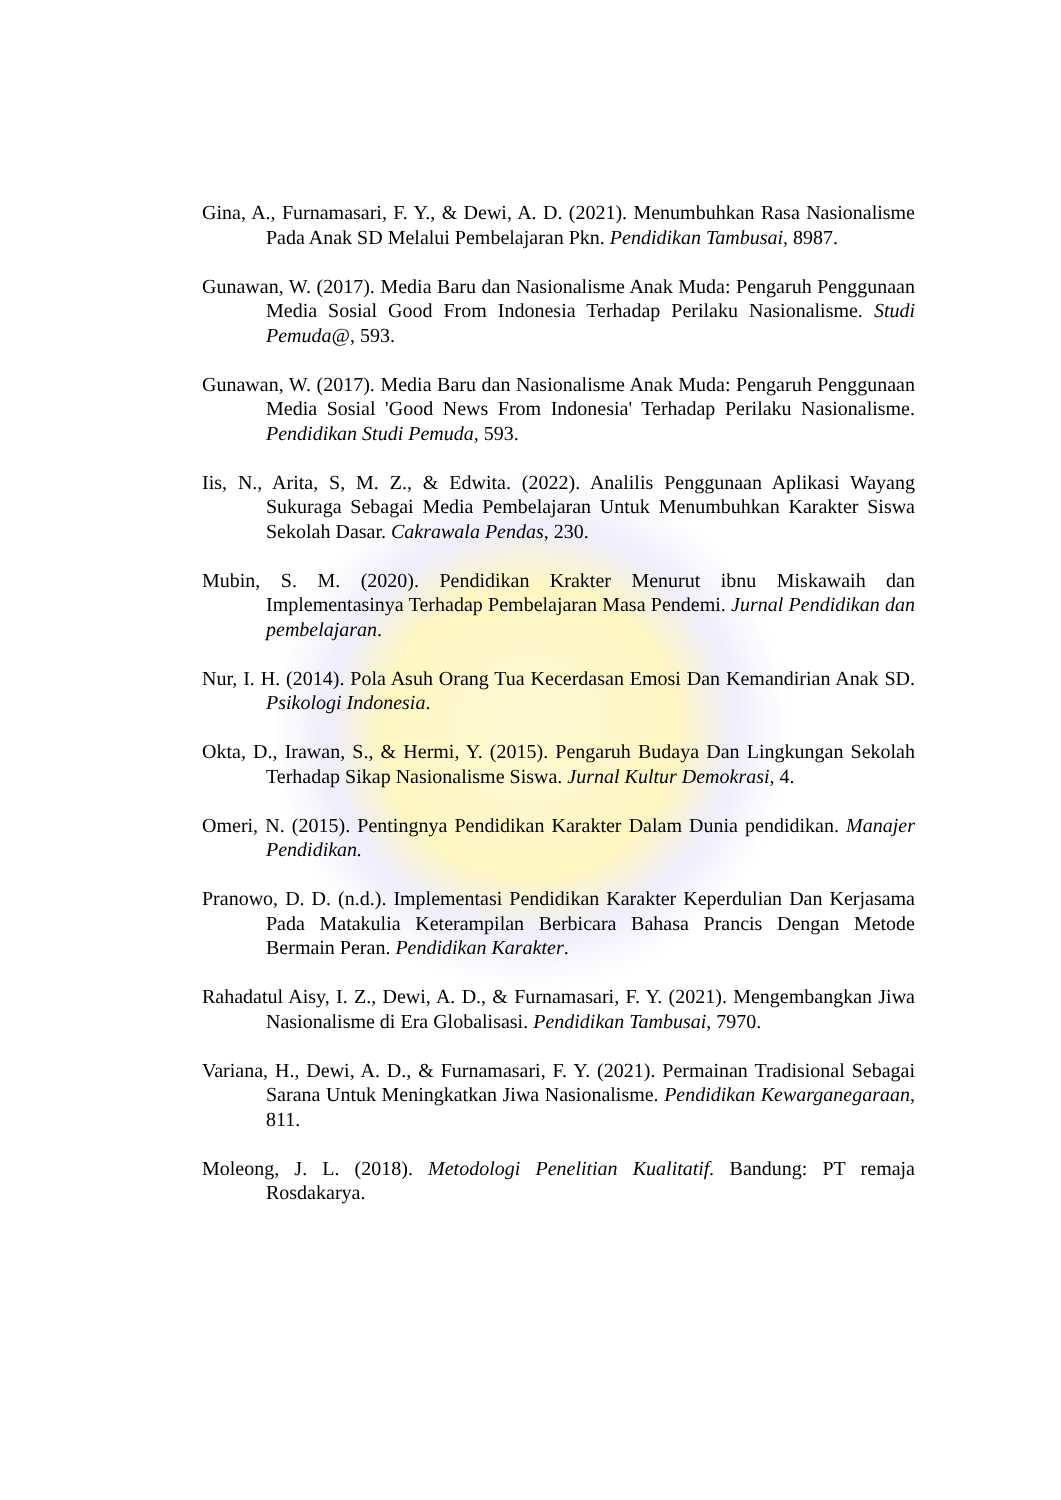Gina, A., Furnamasari, F. Y., & Dewi, A. D. (2021). Menumbuhkan Rasa Nasionalisme Pada Anak SD Melalui Pembelajaran Pkn. Pendidikan Tambusai, 8987.
Gunawan, W. (2017). Media Baru dan Nasionalisme Anak Muda: Pengaruh Penggunaan Media Sosial Good From Indonesia Terhadap Perilaku Nasionalisme. Studi Pemuda@, 593.
Gunawan, W. (2017). Media Baru dan Nasionalisme Anak Muda: Pengaruh Penggunaan Media Sosial 'Good News From Indonesia' Terhadap Perilaku Nasionalisme. Pendidikan Studi Pemuda, 593.
Iis, N., Arita, S, M. Z., & Edwita. (2022). Analilis Penggunaan Aplikasi Wayang Sukuraga Sebagai Media Pembelajaran Untuk Menumbuhkan Karakter Siswa Sekolah Dasar. Cakrawala Pendas, 230.
Mubin, S. M. (2020). Pendidikan Krakter Menurut ibnu Miskawaih dan Implementasinya Terhadap Pembelajaran Masa Pendemi. Jurnal Pendidikan dan pembelajaran.
Nur, I. H. (2014). Pola Asuh Orang Tua Kecerdasan Emosi Dan Kemandirian Anak SD. Psikologi Indonesia.
Okta, D., Irawan, S., & Hermi, Y. (2015). Pengaruh Budaya Dan Lingkungan Sekolah Terhadap Sikap Nasionalisme Siswa. Jurnal Kultur Demokrasi, 4.
Omeri, N. (2015). Pentingnya Pendidikan Karakter Dalam Dunia pendidikan. Manajer Pendidikan.
Pranowo, D. D. (n.d.). Implementasi Pendidikan Karakter Keperdulian Dan Kerjasama Pada Matakulia Keterampilan Berbicara Bahasa Prancis Dengan Metode Bermain Peran. Pendidikan Karakter.
Rahadatul Aisy, I. Z., Dewi, A. D., & Furnamasari, F. Y. (2021). Mengembangkan Jiwa Nasionalisme di Era Globalisasi. Pendidikan Tambusai, 7970.
Variana, H., Dewi, A. D., & Furnamasari, F. Y. (2021). Permainan Tradisional Sebagai Sarana Untuk Meningkatkan Jiwa Nasionalisme. Pendidikan Kewarganegaraan, 811.
Moleong, J. L. (2018). Metodologi Penelitian Kualitatif. Bandung: PT remaja Rosdakarya.